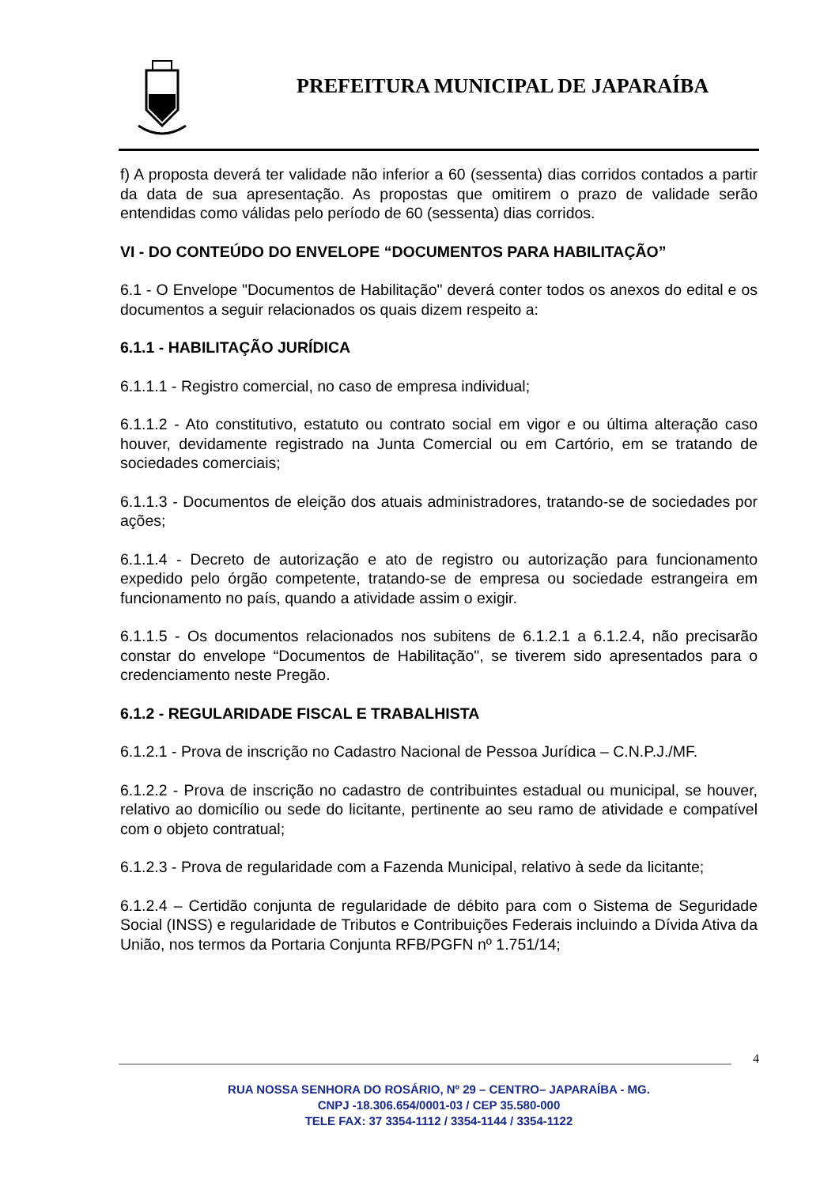PREFEITURA MUNICIPAL DE JAPARAÍBA
f) A proposta deverá ter validade não inferior a 60 (sessenta) dias corridos contados a partir da data de sua apresentação. As propostas que omitirem o prazo de validade serão entendidas como válidas pelo período de 60 (sessenta) dias corridos.
VI - DO CONTEÚDO DO ENVELOPE “DOCUMENTOS PARA HABILITAÇÃO”
6.1 - O Envelope "Documentos de Habilitação" deverá conter todos os anexos do edital e os documentos a seguir relacionados os quais dizem respeito a:
6.1.1 - HABILITAÇÃO JURÍDICA
6.1.1.1 - Registro comercial, no caso de empresa individual;
6.1.1.2 - Ato constitutivo, estatuto ou contrato social em vigor e ou última alteração caso houver, devidamente registrado na Junta Comercial ou em Cartório, em se tratando de sociedades comerciais;
6.1.1.3 - Documentos de eleição dos atuais administradores, tratando-se de sociedades por ações;
6.1.1.4 - Decreto de autorização e ato de registro ou autorização para funcionamento expedido pelo órgão competente, tratando-se de empresa ou sociedade estrangeira em funcionamento no país, quando a atividade assim o exigir.
6.1.1.5 - Os documentos relacionados nos subitens de 6.1.2.1 a 6.1.2.4, não precisarão constar do envelope “Documentos de Habilitação", se tiverem sido apresentados para o credenciamento neste Pregão.
6.1.2 - REGULARIDADE FISCAL E TRABALHISTA
6.1.2.1 - Prova de inscrição no Cadastro Nacional de Pessoa Jurídica – C.N.P.J./MF.
6.1.2.2 - Prova de inscrição no cadastro de contribuintes estadual ou municipal, se houver, relativo ao domicílio ou sede do licitante, pertinente ao seu ramo de atividade e compatível com o objeto contratual;
6.1.2.3 - Prova de regularidade com a Fazenda Municipal, relativo à sede da licitante;
6.1.2.4 – Certidão conjunta de regularidade de débito para com o Sistema de Seguridade Social (INSS) e regularidade de Tributos e Contribuições Federais incluindo a Dívida Ativa da União, nos termos da Portaria Conjunta RFB/PGFN nº 1.751/14;
4
RUA NOSSA SENHORA DO ROSÁRIO, Nº 29 – CENTRO– JAPARAÍBA - MG.
CNPJ -18.306.654/0001-03 / CEP 35.580-000
TELE FAX: 37 3354-1112 / 3354-1144 / 3354-1122